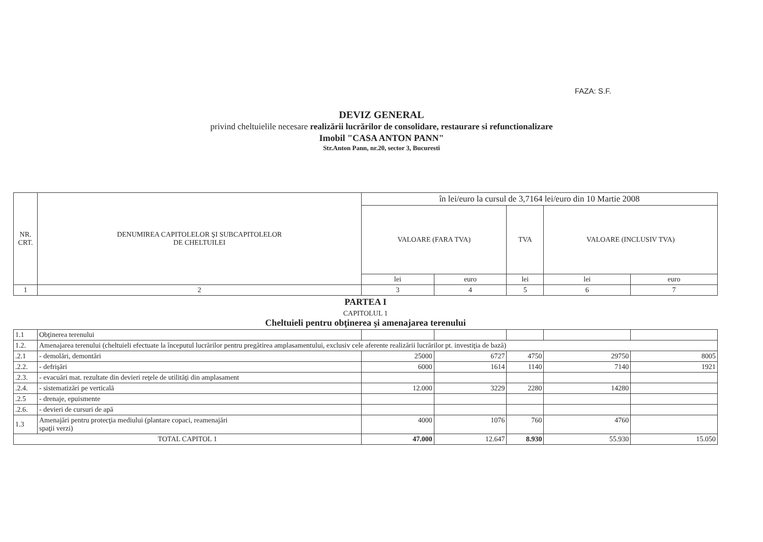FAZA: S.F.
DEVIZ GENERAL
privind cheltuielile necesare realizării lucrărilor de consolidare, restaurare si refunctionalizare
Imobil "CASA ANTON PANN"
Str.Anton Pann, nr.20, sector 3, Bucuresti
| NR. CRT. | DENUMIREA CAPITOLELOR ŞI SUBCAPITOLELOR DE CHELTUILEI | în lei/euro la cursul de 3,7164 lei/euro din 10 Martie 2008 | | | | |
| --- | --- | --- | --- | --- | --- | --- |
| | | VALOARE (FARA TVA) | | TVA | VALOARE (INCLUSIV TVA) | |
| | | lei | euro | lei | lei | euro |
| 1 | 2 | 3 | 4 | 5 | 6 | 7 |
| PARTEA I | | | | | | |
| CAPITOLUL 1 Cheltuieli pentru obţinerea şi amenajarea terenului | | | | | | |
| 1.1 | Obţinerea terenului | | | | | |
| 1.2. | Amenajarea terenului (cheltuieli efectuate la începutul lucrărilor pentru pregătirea amplasamentului, exclusiv cele aferente realizării lucrărilor pt. investiţia de bază) | | | | | |
| .2.1 | - demolări, demontări | 25000 | 6727 | 4750 | 29750 | 8005 |
| .2.2. | - defrişări | 6000 | 1614 | 1140 | 7140 | 1921 |
| .2.3. | - evacuări mat. rezultate din devieri reţele de utilităţi din amplasament | | | | | |
| .2.4. | - sistematizări pe verticală | 12.000 | 3229 | 2280 | 14280 | |
| .2.5 | - drenaje, epuismente | | | | | |
| .2.6. | - devieri de cursuri de apă | | | | | |
| 1.3 | Amenajări pentru protecţia mediului (plantare copaci, reamenajări spaţii verzi) | 4000 | 1076 | 760 | 4760 | |
| TOTAL CAPITOL 1 | | 47.000 | 12.647 | 8.930 | 55.930 | 15.050 |